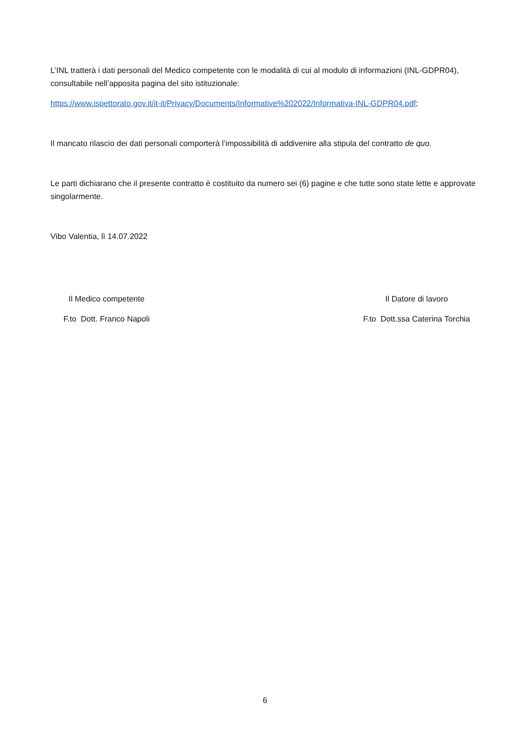L’INL tratterà i dati personali del Medico competente con le modalità di cui al modulo di informazioni (INL-GDPR04), consultabile nell’apposita pagina del sito istituzionale:
https://www.ispettorato.gov.it/it-it/Privacy/Documents/Informative%202022/Informativa-INL-GDPR04.pdf;
Il mancato rilascio dei dati personali comporterà l’impossibilità di addivenire alla stipula del contratto de quo.
Le parti dichiarano che il presente contratto è costituito da numero sei (6) pagine e che tutte sono state lette e approvate singolarmente.
Vibo Valentia, lì 14.07.2022
Il Medico competente
F.to Dott. Franco Napoli
Il Datore di lavoro
F.to Dott.ssa Caterina Torchia
6